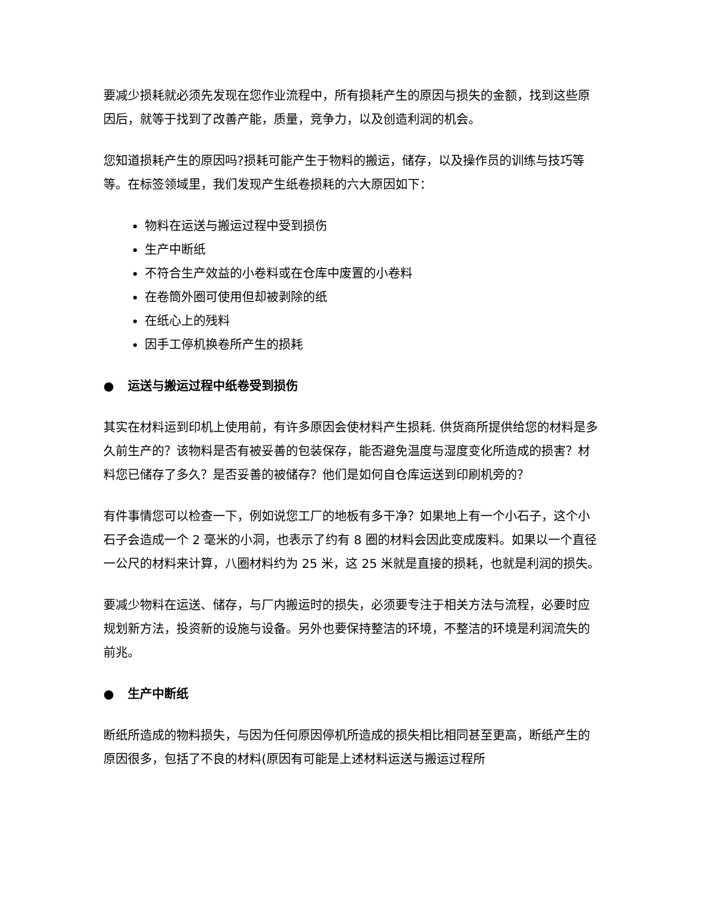要减少损耗就必须先发现在您作业流程中，所有损耗产生的原因与损失的金额，找到这些原因后，就等于找到了改善产能，质量，竞争力，以及创造利润的机会。
您知道损耗产生的原因吗?损耗可能产生于物料的搬运，储存，以及操作员的训练与技巧等等。在标签领域里，我们发现产生纸卷损耗的六大原因如下：
物料在运送与搬运过程中受到损伤
生产中断纸
不符合生产效益的小卷料或在仓库中废置的小卷料
在卷筒外圈可使用但却被剥除的纸
在纸心上的残料
因手工停机换卷所产生的损耗
● 运送与搬运过程中纸卷受到损伤
其实在材料运到印机上使用前，有许多原因会使材料产生损耗. 供货商所提供给您的材料是多久前生产的？该物料是否有被妥善的包装保存，能否避免温度与湿度变化所造成的损害？材料您已储存了多久？是否妥善的被储存？他们是如何自仓库运送到印刷机旁的？
有件事情您可以检查一下，例如说您工厂的地板有多干净？如果地上有一个小石子，这个小石子会造成一个 2 毫米的小洞，也表示了约有 8 圈的材料会因此变成废料。如果以一个直径一公尺的材料来计算，八圈材料约为 25 米，这 25 米就是直接的损耗，也就是利润的损失。
要减少物料在运送、储存，与厂内搬运时的损失，必须要专注于相关方法与流程，必要时应规划新方法，投资新的设施与设备。另外也要保持整洁的环境，不整洁的环境是利润流失的前兆。
● 生产中断纸
断纸所造成的物料损失，与因为任何原因停机所造成的损失相比相同甚至更高，断纸产生的原因很多，包括了不良的材料(原因有可能是上述材料运送与搬运过程所